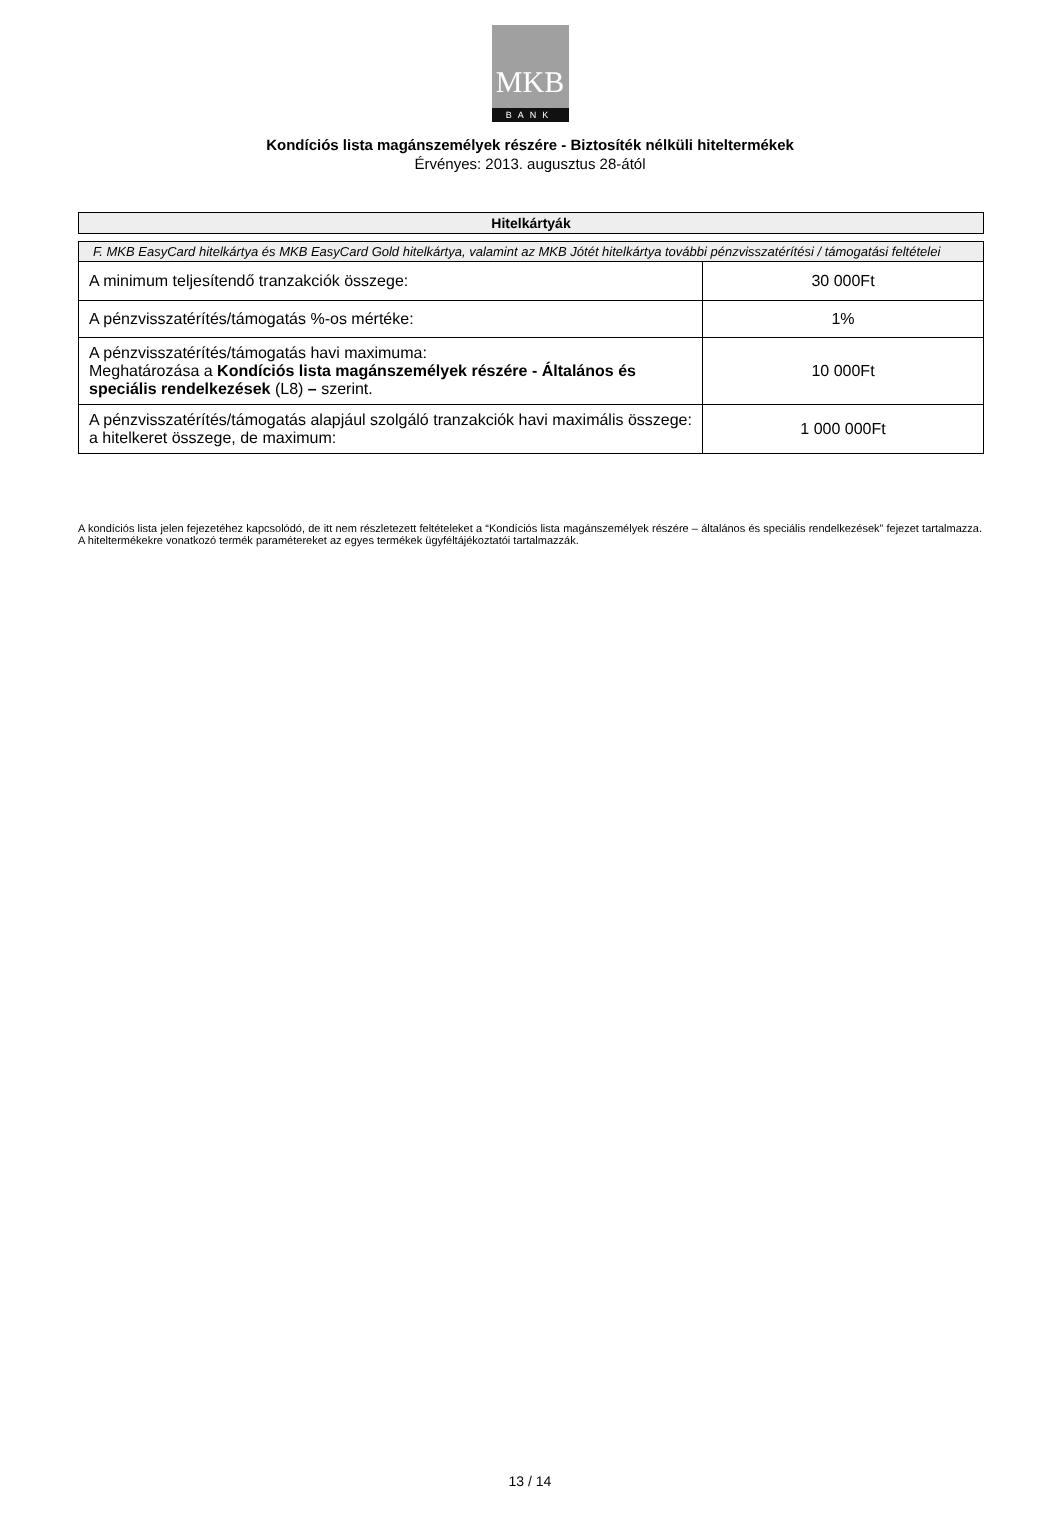MKB
BANK
Kondíciós lista magánszemélyek részére - Biztosíték nélküli hiteltermékek
Érvényes: 2013. augusztus 28-ától
Hitelkártyák
| F. MKB EasyCard hitelkártya és MKB EasyCard Gold hitelkártya, valamint az MKB Jótét hitelkártya további pénzvisszatérítési / támogatási feltételei | |
| A minimum teljesítendő tranzakciók összege: | 30 000Ft |
| A pénzvisszatérítés/támogatás %-os mértéke: | 1% |
| A pénzvisszatérítés/támogatás havi maximuma: Meghatározása a Kondíciós lista magánszemélyek részére - Általános és speciális rendelkezések (L8) – szerint. | 10 000Ft |
| A pénzvisszatérítés/támogatás alapjául szolgáló tranzakciók havi maximális összege: a hitelkeret összege, de maximum: | 1 000 000Ft |
A kondíciós lista jelen fejezetéhez kapcsolódó, de itt nem részletezett feltételeket a “Kondíciós lista magánszemélyek részére – általános és speciális rendelkezések” fejezet tartalmazza. A hiteltermékekre vonatkozó termék paramétereket az egyes termékek ügyféltájékoztatói tartalmazzák.
13 / 14